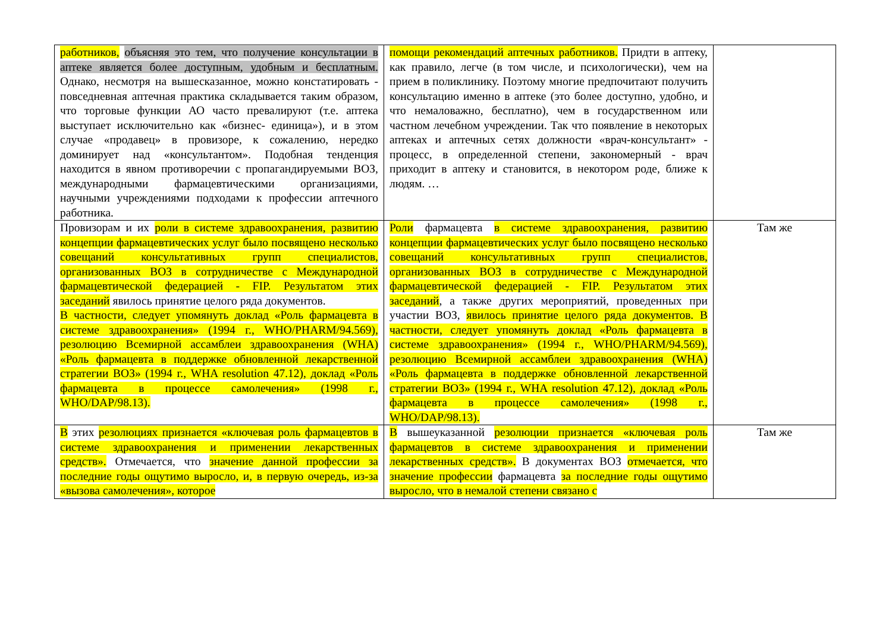| работников, объясняя это тем, что получение консультации в аптеке является более доступным, удобным и бесплатным. Однако, несмотря на вышесказанное, можно констатировать - повседневная аптечная практика складывается таким образом, что торговые функции АО часто превалируют (т.е. аптека выступает исключительно как «бизнес- единица»), и в этом случае «продавец» в провизоре, к сожалению, нередко доминирует над «консультантом». Подобная тенденция находится в явном противоречии с пропагандируемыми ВОЗ, международными фармацевтическими организациями, научными учреждениями подходами к профессии аптечного работника. | помощи рекомендаций аптечных работников. Придти в аптеку, как правило, легче (в том числе, и психологически), чем на прием в поликлинику. Поэтому многие предпочитают получить консультацию именно в аптеке (это более доступно, удобно, и что немаловажно, бесплатно), чем в государственном или частном лечебном учреждении. Так что появление в некоторых аптеках и аптечных сетях должности «врач-консультант» - процесс, в определенной степени, закономерный - врач приходит в аптеку и становится, в некотором роде, ближе к людям. … | |
| Провизорам и их роли в системе здравоохранения, развитию концепции фармацевтических услуг было посвящено несколько совещаний консультативных групп специалистов, организованных ВОЗ в сотрудничестве с Международной фармацевтической федерацией - FIP. Результатом этих заседаний явилось принятие целого ряда документов. В частности, следует упомянуть доклад «Роль фармацевта в системе здравоохранения» (1994 г., WHO/PHARM/94.569), резолюцию Всемирной ассамблеи здравоохранения (WHA) «Роль фармацевта в поддержке обновленной лекарственной стратегии ВОЗ» (1994 г., WHA resolution 47.12), доклад «Роль фармацевта в процессе самолечения» (1998 г., WHO/DAP/98.13). | Роли фармацевта в системе здравоохранения, развитию концепции фармацевтических услуг было посвящено несколько совещаний консультативных групп специалистов, организованных ВОЗ в сотрудничестве с Международной фармацевтической федерацией - FIP. Результатом этих заседаний , а также других мероприятий, проведенных при участии ВОЗ, явилось принятие целого ряда документов. В частности, следует упомянуть доклад «Роль фармацевта в системе здравоохранения» (1994 г., WHO/PHARM/94.569), резолюцию Всемирной ассамблеи здравоохранения (WHA) «Роль фармацевта в поддержке обновленной лекарственной стратегии ВОЗ» (1994 г., WHA resolution 47.12), доклад «Роль фармацевта в процессе самолечения» (1998 г., WHO/DAP/98.13). | Там же |
| В этих резолюциях признается «ключевая роль фармацевтов в системе здравоохранения и применении лекарственных средств». Отмечается, что значение данной профессии за последние годы ощутимо выросло, и, в первую очередь, из-за «вызова самолечения», которое | В вышеуказанной резолюции признается «ключевая роль фармацевтов в системе здравоохранения и применении лекарственных средств». В документах ВОЗ отмечается, что значение профессии фармацевта за последние годы ощутимо выросло, что в немалой степени связано с | Там же |